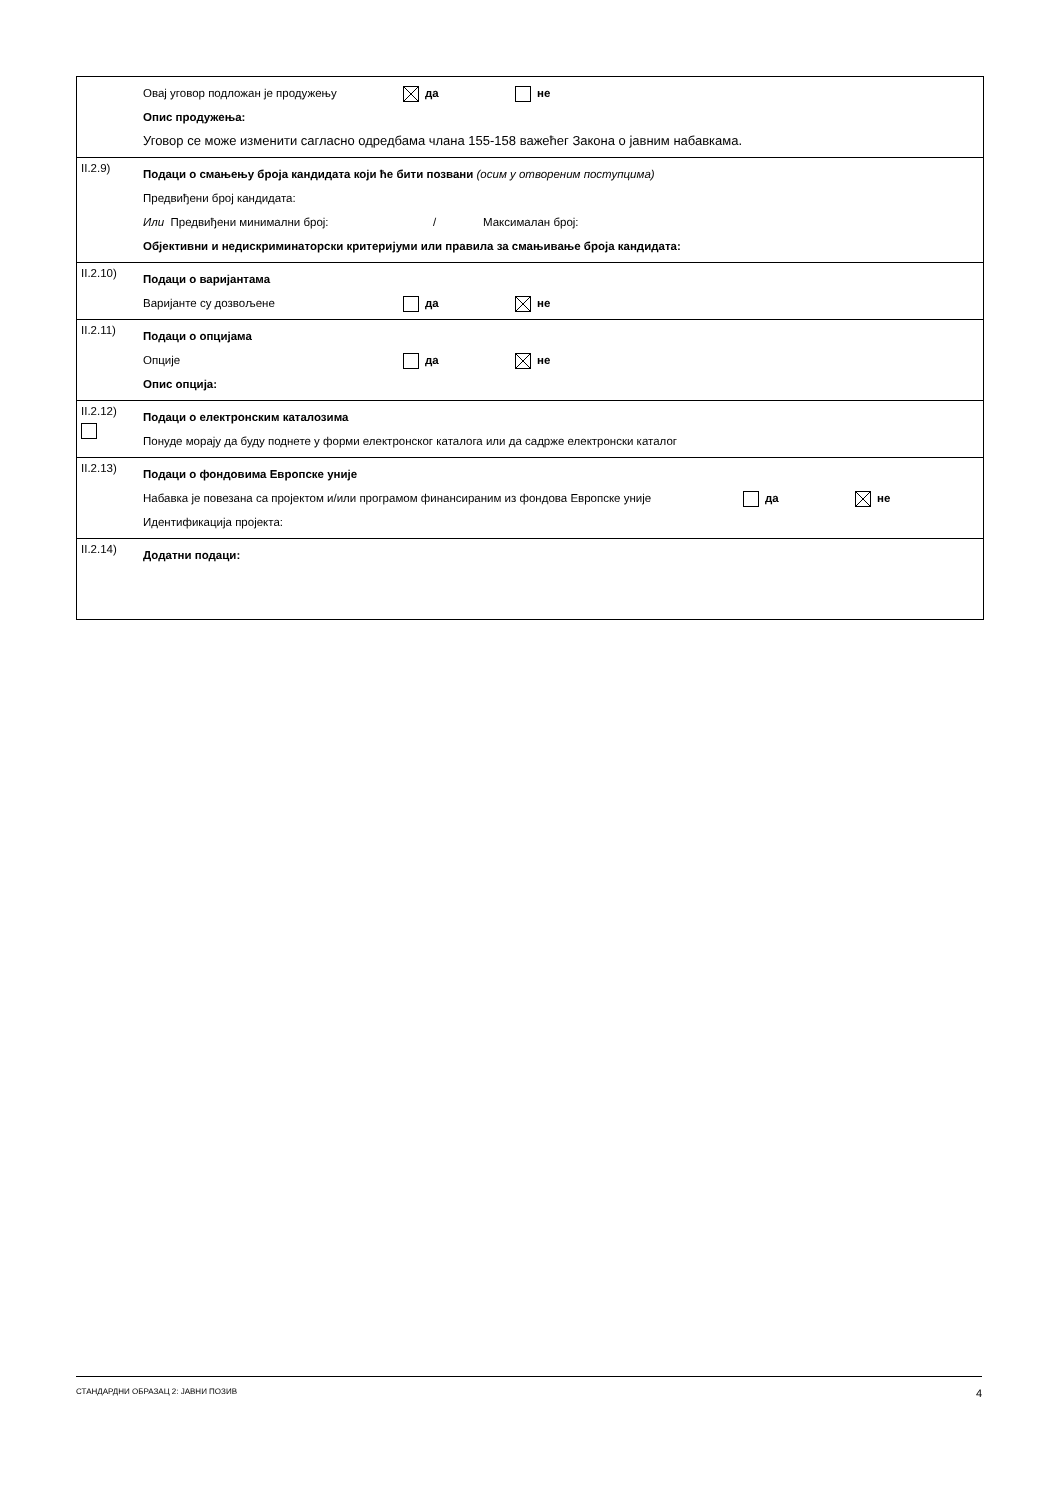Овај уговор подложан је продужењу да не
Опис продужења:
Уговор се може изменити сагласно одредбама члана 155-158 важећег Закона о јавним набавкама.
II.2.9)
Подаци о смањењу броја кандидата који ће бити позвани (осим у отвореним поступцима)
Предвиђени број кандидата:
Или Предвиђени минимални број: / Максималан број:
Објективни и недискриминаторски критеријуми или правила за смањивање броја кандидата:
II.2.10)
Подаци о варијантама
Варијанте су дозвољене да не
II.2.11)
Подаци о опцијама
Опције да не
Опис опција:
II.2.12)
Подаци о електронским каталозима
Понуде морају да буду поднете у форми електронског каталога или да садрже електронски каталог
II.2.13)
Подаци о фондовима Европске уније
Набавка је повезана са пројектом и/или програмом финансираним из фондова Европске уније да не
Идентификација пројекта:
II.2.14)
Додатни подаци:
СТАНДАРДНИ ОБРАЗАЦ 2: ЈАВНИ ПОЗИВ 4